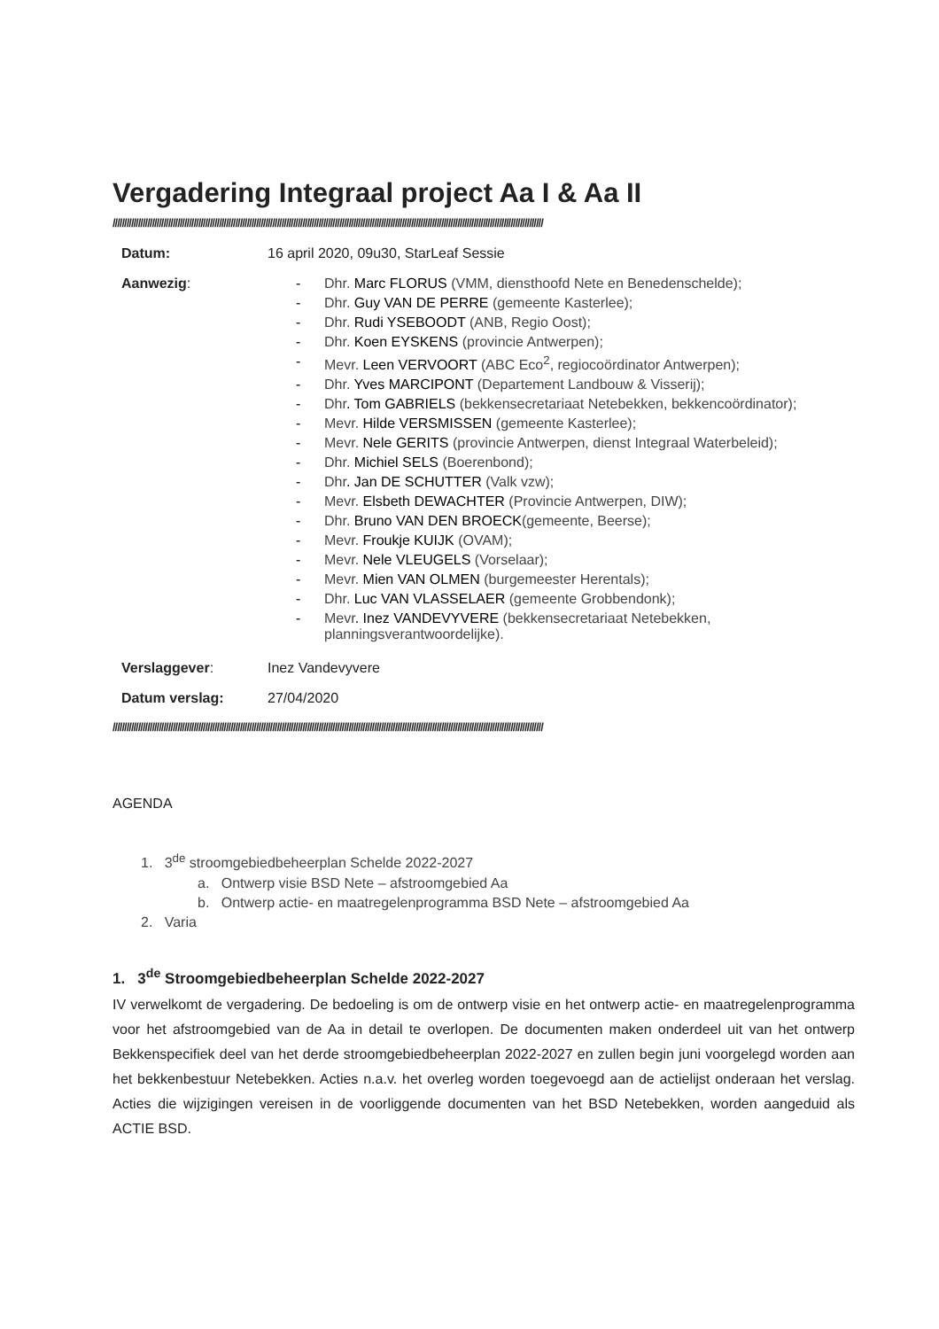Vergadering Integraal project Aa I & Aa II
//////////////////////////////////////////////////////////////////////////////////////////////////////////////////////////////////////////////////////////////////////////////////////////
Datum: 16 april 2020, 09u30, StarLeaf Sessie
Aanwezig: - Dhr. Marc FLORUS (VMM, diensthoofd Nete en Benedenschelde);
- Dhr. Guy VAN DE PERRE (gemeente Kasterlee);
- Dhr. Rudi YSEBOODT (ANB, Regio Oost);
- Dhr. Koen EYSKENS (provincie Antwerpen);
- Mevr. Leen VERVOORT (ABC Eco<sup>2</sup>, regiocoördinator Antwerpen);
- Dhr. Yves MARCIPONT (Departement Landbouw & Visserij);
- Dhr. Tom GABRIELS (bekkensecretariaat Netebekken, bekkencoördinator);
- Mevr. Hilde VERSMISSEN (gemeente Kasterlee);
- Mevr. Nele GERITS (provincie Antwerpen, dienst Integraal Waterbeleid);
- Dhr. Michiel SELS (Boerenbond);
- Dhr. Jan DE SCHUTTER (Valk vzw);
- Mevr. Elsbeth DEWACHTER (Provincie Antwerpen, DIW);
- Dhr. Bruno VAN DEN BROECK(gemeente, Beerse);
- Mevr. Froukje KUIJK (OVAM);
- Mevr. Nele VLEUGELS (Vorselaar);
- Mevr. Mien VAN OLMEN (burgemeester Herentals);
- Dhr. Luc VAN VLASSELAER (gemeente Grobbendonk);
- Mevr. Inez VANDEVYVERE (bekkensecretariaat Netebekken,
planningsverantwoordelijke).
Verslaggever: Inez Vandevyvere
Datum verslag: 27/04/2020
//////////////////////////////////////////////////////////////////////////////////////////////////////////////////////////////////////////////////////////////////////////////////////////
AGENDA
1. 3<sup>de</sup> stroomgebiedbeheerplan Schelde 2022-2027
a. Ontwerp visie BSD Nete – afstroomgebied Aa
b. Ontwerp actie- en maatregelenprogramma BSD Nete – afstroomgebied Aa
2. Varia
1. 3<sup>de</sup> Stroomgebiedbeheerplan Schelde 2022-2027
IV verwelkomt de vergadering. De bedoeling is om de ontwerp visie en het ontwerp actie- en maatregelenprogramma voor het afstroomgebied van de Aa in detail te overlopen. De documenten maken onderdeel uit van het ontwerp Bekkenspecifiek deel van het derde stroomgebiedbeheerplan 2022-2027 en zullen begin juni voorgelegd worden aan het bekkenbestuur Netebekken. Acties n.a.v. het overleg worden toegevoegd aan de actielijst onderaan het verslag. Acties die wijzigingen vereisen in de voorliggende documenten van het BSD Netebekken, worden aangeduid als ACTIE BSD.